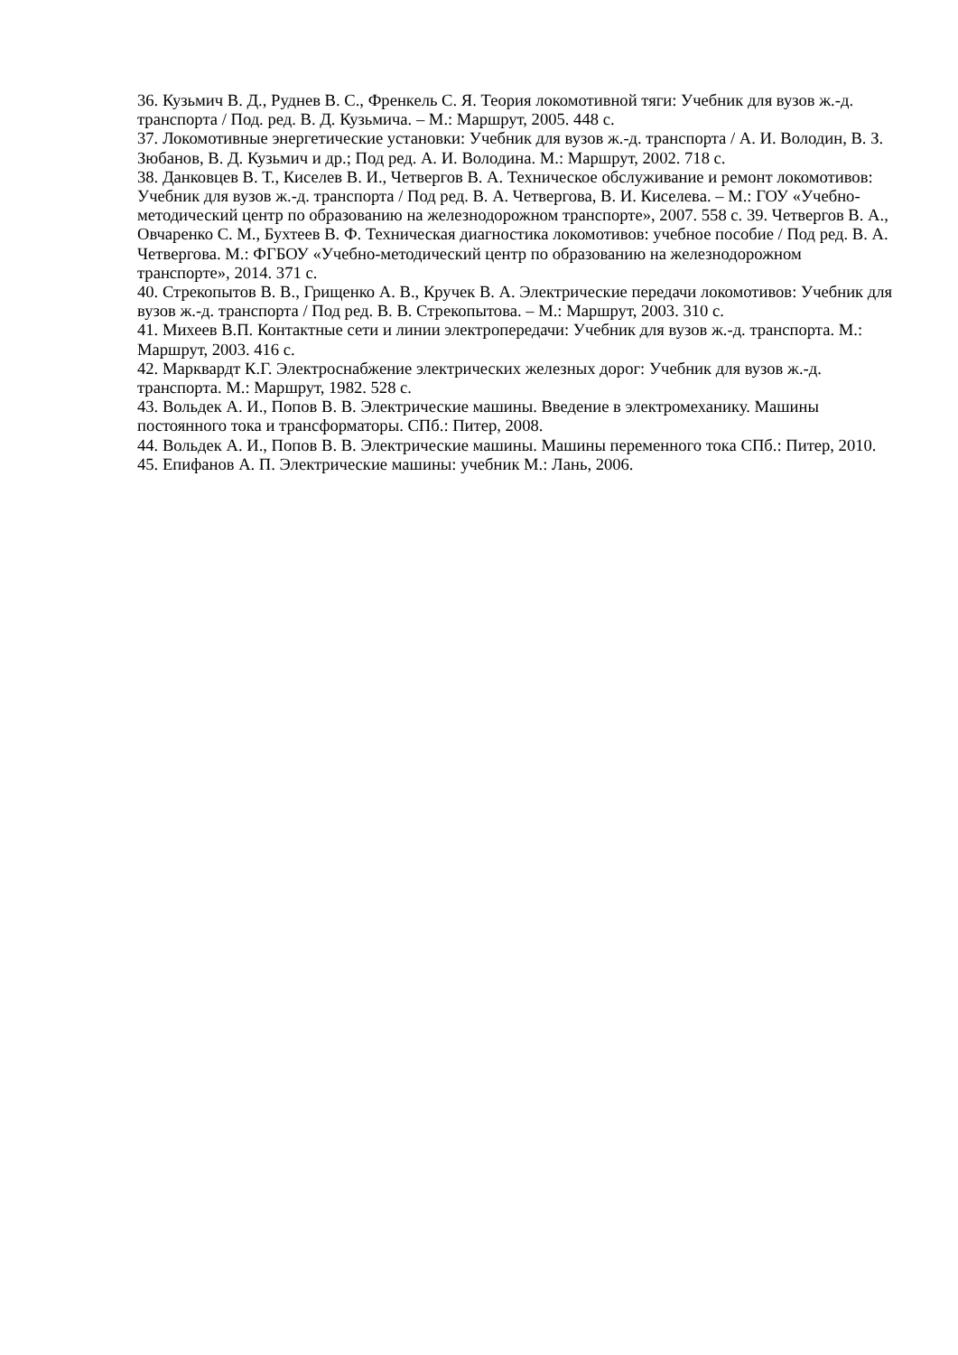36. Кузьмич В. Д., Руднев В. С., Френкель С. Я. Теория локомотивной тяги: Учебник для вузов ж.-д. транспорта / Под. ред. В. Д. Кузьмича. – М.: Маршрут, 2005. 448 с.
37. Локомотивные энергетические установки: Учебник для вузов ж.-д. транспорта / А. И. Володин, В. З. Зюбанов, В. Д. Кузьмич и др.; Под ред. А. И. Володина. М.: Маршрут, 2002. 718 с.
38. Данковцев В. Т., Киселев В. И., Четвергов В. А. Техническое обслуживание и ремонт локомотивов: Учебник для вузов ж.-д. транспорта / Под ред. В. А. Четвергова, В. И. Киселева. – М.: ГОУ «Учебно-методический центр по образованию на железнодорожном транспорте», 2007. 558 с. 39. Четвергов В. А., Овчаренко С. М., Бухтеев В. Ф. Техническая диагностика локомотивов: учебное пособие / Под ред. В. А. Четвергова. М.: ФГБОУ «Учебно-методический центр по образованию на железнодорожном транспорте», 2014. 371 с.
40. Стрекопытов В. В., Грищенко А. В., Кручек В. А. Электрические передачи локомотивов: Учебник для вузов ж.-д. транспорта / Под ред. В. В. Стрекопытова. – М.: Маршрут, 2003. 310 с.
41. Михеев В.П. Контактные сети и линии электропередачи: Учебник для вузов ж.-д. транспорта. М.: Маршрут, 2003. 416 с.
42. Марквардт К.Г. Электроснабжение электрических железных дорог: Учебник для вузов ж.-д. транспорта. М.: Маршрут, 1982. 528 с.
43. Вольдек А. И., Попов В. В. Электрические машины. Введение в электромеханику. Машины постоянного тока и трансформаторы. СПб.: Питер, 2008.
44. Вольдек А. И., Попов В. В. Электрические машины. Машины переменного тока СПб.: Питер, 2010.
45. Епифанов А. П. Электрические машины: учебник М.: Лань, 2006.